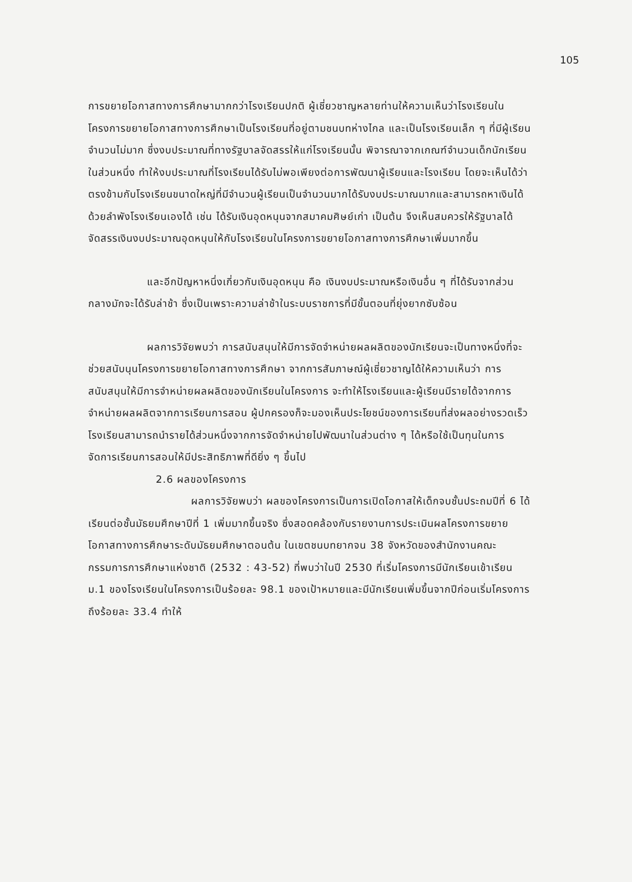105
การขยายโอกาสทางการศึกษามากกว่าโรงเรียนปกติ ผู้เชี่ยวชาญหลายท่านให้ความเห็นว่าโรงเรียนในโครงการขยายโอกาสทางการศึกษาเป็นโรงเรียนที่อยู่ตามชนบทห่างไกล และเป็นโรงเรียนเล็ก ๆ ที่มีผู้เรียนจำนวนไม่มาก ซึ่งงบประมาณที่ทางรัฐบาลจัดสรรให้แก่โรงเรียนนั้น พิจารณาจากเกณฑ์จำนวนเด็กนักเรียนในส่วนหนึ่ง ทำให้งบประมาณที่โรงเรียนได้รับไม่พอเพียงต่อการพัฒนาผู้เรียนและโรงเรียน โดยจะเห็นได้ว่าตรงข้ามกับโรงเรียนขนาดใหญ่ที่มีจำนวนผู้เรียนเป็นจำนวนมากได้รับงบประมาณมากและสามารถหาเงินได้ด้วยลำพังโรงเรียนเองได้ เช่น ได้รับเงินอุดหนุนจากสมาคมศิษย์เก่า เป็นต้น จึงเห็นสมควรให้รัฐบาลได้จัดสรรเงินงบประมาณอุดหนุนให้กับโรงเรียนในโครงการขยายโอกาสทางการศึกษาเพิ่มมากขึ้น
และอีกปัญหาหนึ่งเกี่ยวกับเงินอุดหนุน คือ เงินงบประมาณหรือเงินอื่น ๆ ที่ได้รับจากส่วนกลางมักจะได้รับล่าช้า ซึ่งเป็นเพราะความล่าช้าในระบบราชการที่มีขั้นตอนที่ยุ่งยากซับซ้อน
ผลการวิจัยพบว่า การสนับสนุนให้มีการจัดจำหน่ายผลผลิตของนักเรียนจะเป็นทางหนึ่งที่จะช่วยสนับนุนโครงการขยายโอกาสทางการศึกษา จากการสัมภาษณ์ผู้เชี่ยวชาญได้ให้ความเห็นว่า การสนับสนุนให้มีการจำหน่ายผลผลิตของนักเรียนในโครงการ จะทำให้โรงเรียนและผู้เรียนมีรายได้จากการจำหน่ายผลผลิตจากการเรียนการสอน ผู้ปกครองก็จะมองเห็นประโยชน์ของการเรียนที่ส่งผลอย่างรวดเร็ว โรงเรียนสามารถนำรายได้ส่วนหนึ่งจากการจัดจำหน่ายไปพัฒนาในส่วนต่าง ๆ ได้หรือใช้เป็นทุนในการจัดการเรียนการสอนให้มีประสิทธิภาพที่ดียิ่ง ๆ ขึ้นไป
2.6 ผลของโครงการ
ผลการวิจัยพบว่า ผลของโครงการเป็นการเปิดโอกาสให้เด็กจบชั้นประถมปีที่ 6 ได้เรียนต่อชั้นมัธยมศึกษาปีที่ 1 เพิ่มมากขึ้นจริง ซึ่งสอดคล้องกับรายงานการประเมินผลโครงการขยายโอกาสทางการศึกษาระดับมัธยมศึกษาตอนต้น ในเขตชนบทยากจน 38 จังหวัดของสำนักงานคณะกรรมการการศึกษาแห่งชาติ (2532 : 43-52) ที่พบว่าในปี 2530 ที่เริ่มโครงการมีนักเรียนเข้าเรียน ม.1 ของโรงเรียนในโครงการเป็นร้อยละ 98.1 ของเป้าหมายและมีนักเรียนเพิ่มขึ้นจากปีก่อนเริ่มโครงการถึงร้อยละ 33.4 ทำให้